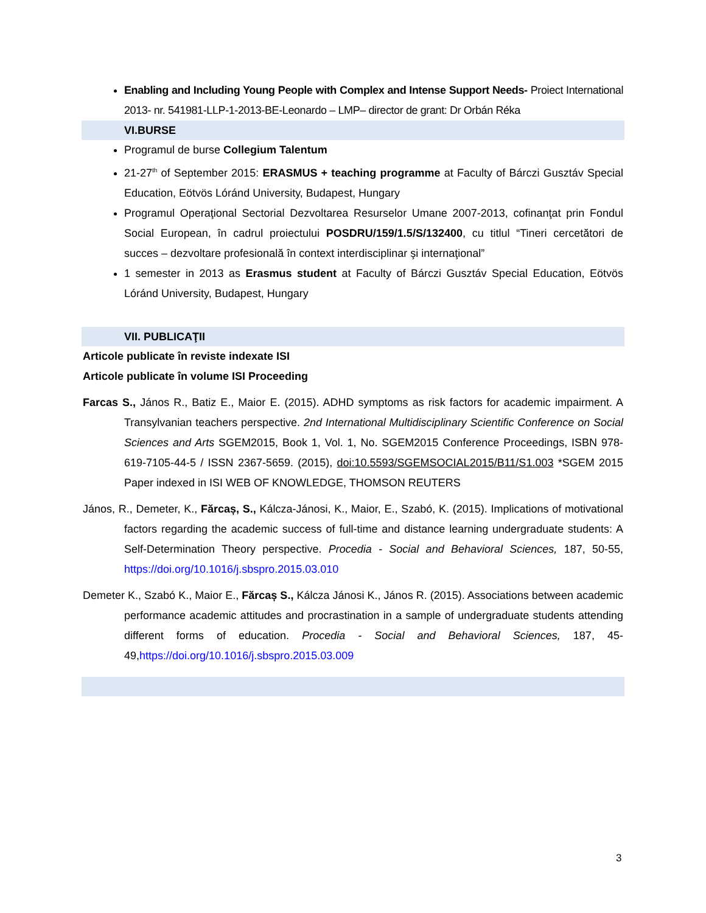Enabling and Including Young People with Complex and Intense Support Needs- Proiect International 2013- nr. 541981-LLP-1-2013-BE-Leonardo – LMP– director de grant: Dr Orbán Réka
VI.BURSE
Programul de burse Collegium Talentum
21-27<sup>th</sup> of September 2015: ERASMUS + teaching programme at Faculty of Bárczi Gusztáv Special Education, Eötvös Lóránd University, Budapest, Hungary
Programul Operaţional Sectorial Dezvoltarea Resurselor Umane 2007-2013, cofinanţat prin Fondul Social European, în cadrul proiectului POSDRU/159/1.5/S/132400, cu titlul “Tineri cercetători de succes – dezvoltare profesională în context interdisciplinar şi internaţional”
1 semester in 2013 as Erasmus student at Faculty of Bárczi Gusztáv Special Education, Eötvös Lóránd University, Budapest, Hungary
VII. PUBLICAŢII
Articole publicate în reviste indexate ISI
Articole publicate în volume ISI Proceeding
Farcas S., János R., Batiz E., Maior E. (2015). ADHD symptoms as risk factors for academic impairment. A Transylvanian teachers perspective. 2nd International Multidisciplinary Scientific Conference on Social Sciences and Arts SGEM2015, Book 1, Vol. 1, No. SGEM2015 Conference Proceedings, ISBN 978-619-7105-44-5 / ISSN 2367-5659. (2015), doi:10.5593/SGEMSOCIAL2015/B11/S1.003 *SGEM 2015 Paper indexed in ISI WEB OF KNOWLEDGE, THOMSON REUTERS
János, R., Demeter, K., Fărcaș, S., Kálcza-Jánosi, K., Maior, E., Szabó, K. (2015). Implications of motivational factors regarding the academic success of full-time and distance learning undergraduate students: A Self-Determination Theory perspective. Procedia - Social and Behavioral Sciences, 187, 50-55, https://doi.org/10.1016/j.sbspro.2015.03.010
Demeter K., Szabó K., Maior E., Fărcaș S., Kálcza Jánosi K., János R. (2015). Associations between academic performance academic attitudes and procrastination in a sample of undergraduate students attending different forms of education. Procedia - Social and Behavioral Sciences, 187, 45-49,https://doi.org/10.1016/j.sbspro.2015.03.009
3